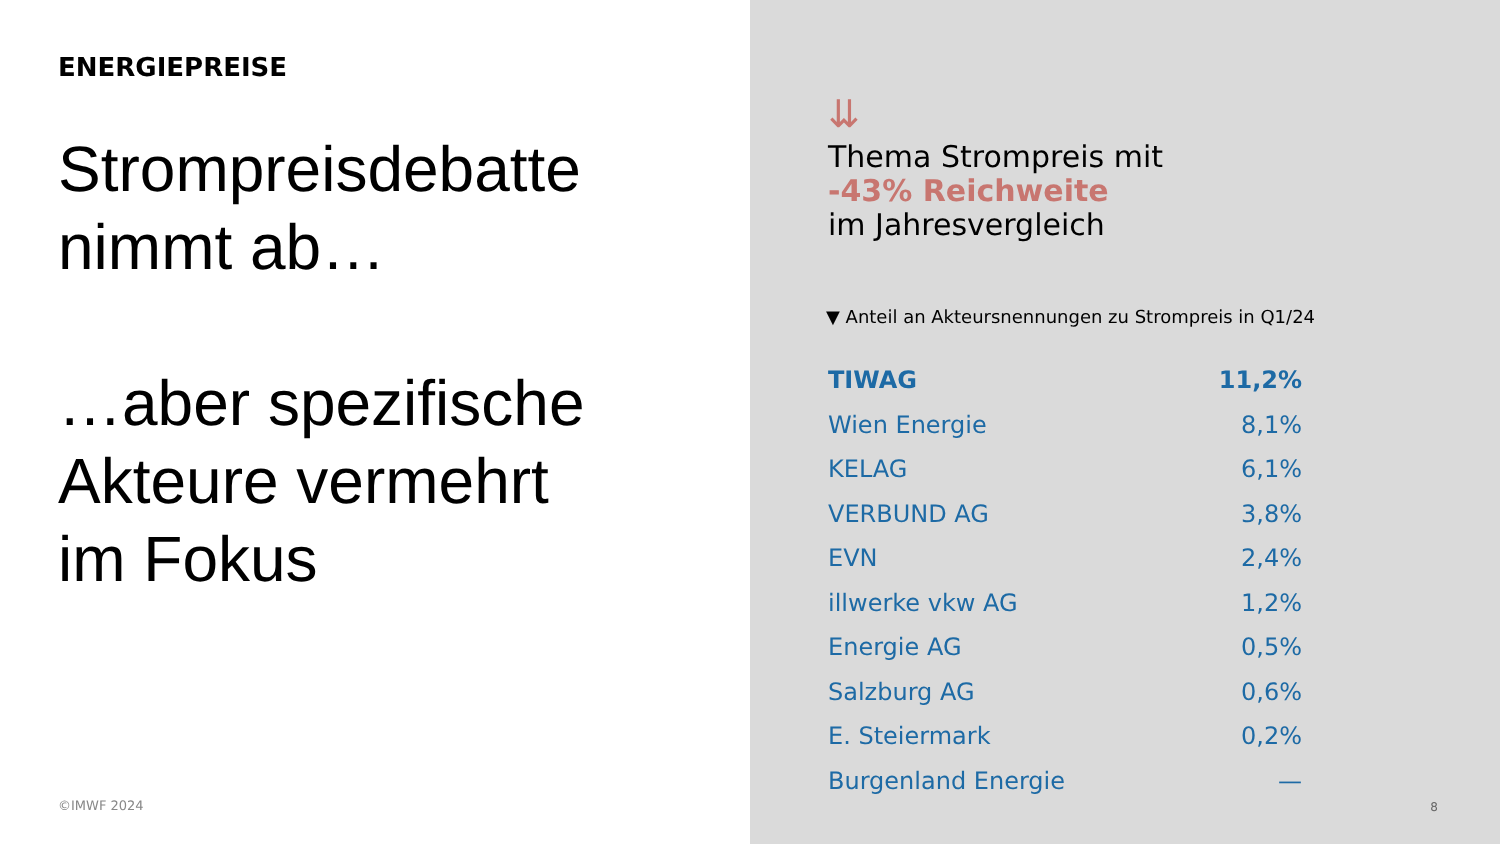ENERGIEPREISE
Strompreisdebatte
nimmt ab…
…aber spezifische
Akteure vermehrt
im Fokus
©IMWF 2024
⇊
Thema Strompreis mit
-43% Reichweite
im Jahresvergleich
▼ Anteil an Akteursnennungen zu Strompreis in Q1/24
| TIWAG | 11,2% |
| Wien Energie | 8,1% |
| KELAG | 6,1% |
| VERBUND AG | 3,8% |
| EVN | 2,4% |
| illwerke vkw AG | 1,2% |
| Energie AG | 0,5% |
| Salzburg AG | 0,6% |
| E. Steiermark | 0,2% |
| Burgenland Energie | — |
8